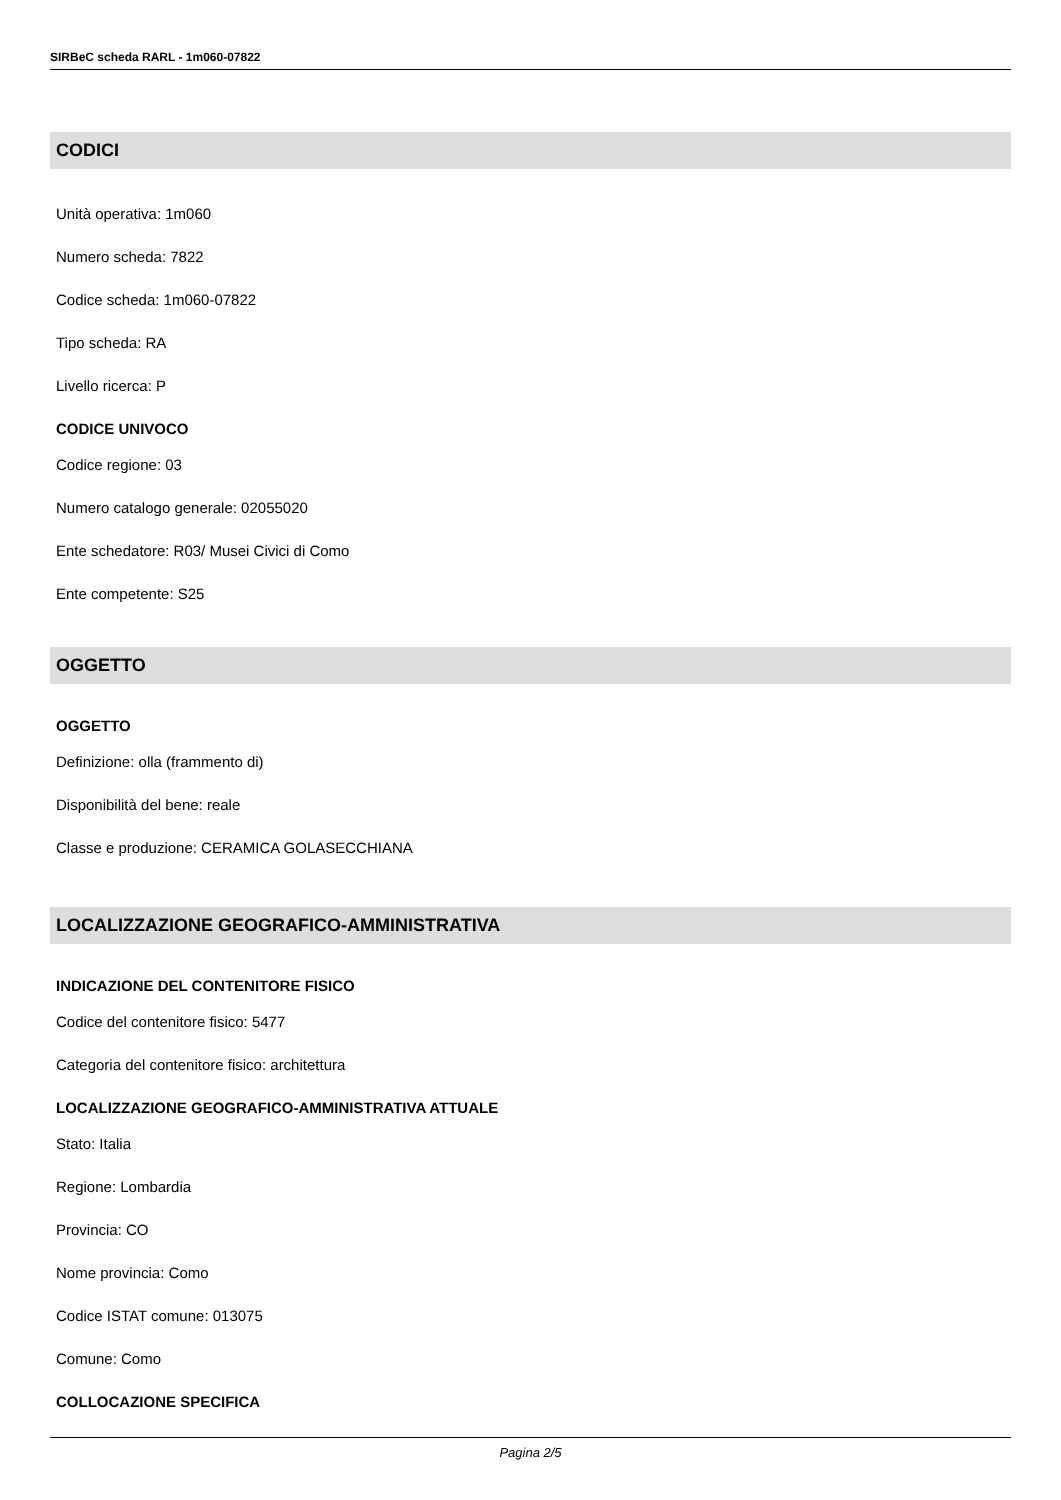SIRBeC scheda RARL - 1m060-07822
CODICI
Unità operativa: 1m060
Numero scheda: 7822
Codice scheda: 1m060-07822
Tipo scheda: RA
Livello ricerca: P
CODICE UNIVOCO
Codice regione: 03
Numero catalogo generale: 02055020
Ente schedatore: R03/ Musei Civici di Como
Ente competente: S25
OGGETTO
OGGETTO
Definizione: olla (frammento di)
Disponibilità del bene: reale
Classe e produzione: CERAMICA GOLASECCHIANA
LOCALIZZAZIONE GEOGRAFICO-AMMINISTRATIVA
INDICAZIONE DEL CONTENITORE FISICO
Codice del contenitore fisico: 5477
Categoria del contenitore fisico: architettura
LOCALIZZAZIONE GEOGRAFICO-AMMINISTRATIVA ATTUALE
Stato: Italia
Regione: Lombardia
Provincia: CO
Nome provincia: Como
Codice ISTAT comune: 013075
Comune: Como
COLLOCAZIONE SPECIFICA
Pagina 2/5